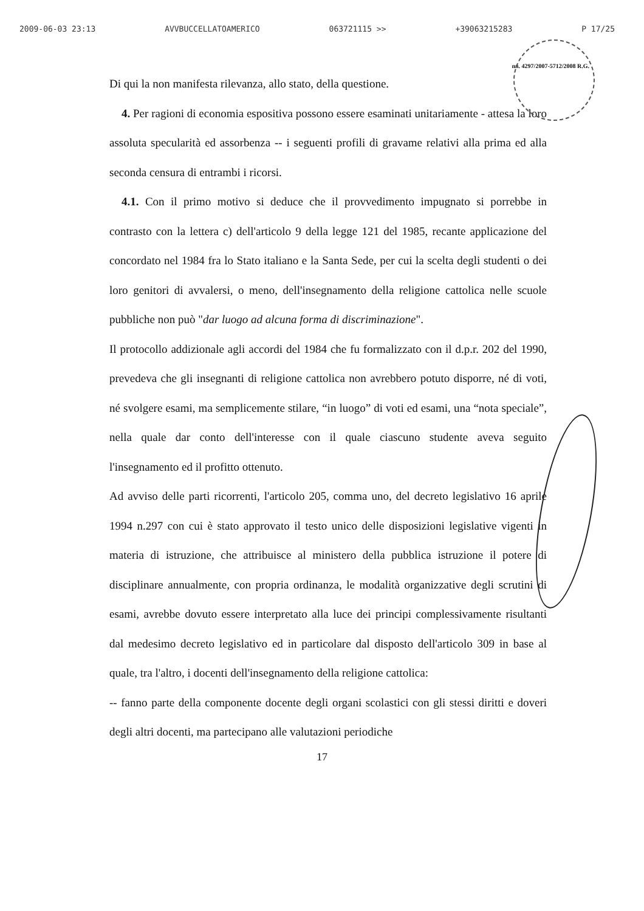2009-06-03 23:13 AVVBUCCELLATOAMERICO 063721115 >> +39063215283 P 17/25
nn. 4297/2007-5712/2008 R.G.
Di qui la non manifesta rilevanza, allo stato, della questione.
4. Per ragioni di economia espositiva possono essere esaminati unitariamente - attesa la loro assoluta specularità ed assorbenza -- i seguenti profili di gravame relativi alla prima ed alla seconda censura di entrambi i ricorsi.
4.1. Con il primo motivo si deduce che il provvedimento impugnato si porrebbe in contrasto con la lettera c) dell'articolo 9 della legge 121 del 1985, recante applicazione del concordato nel 1984 fra lo Stato italiano e la Santa Sede, per cui la scelta degli studenti o dei loro genitori di avvalersi, o meno, dell'insegnamento della religione cattolica nelle scuole pubbliche non può "dar luogo ad alcuna forma di discriminazione".
Il protocollo addizionale agli accordi del 1984 che fu formalizzato con il d.p.r. 202 del 1990, prevedeva che gli insegnanti di religione cattolica non avrebbero potuto disporre, né di voti, né svolgere esami, ma semplicemente stilare, “in luogo” di voti ed esami, una “nota speciale”, nella quale dar conto dell'interesse con il quale ciascuno studente aveva seguito l'insegnamento ed il profitto ottenuto.
Ad avviso delle parti ricorrenti, l'articolo 205, comma uno, del decreto legislativo 16 aprile 1994 n.297 con cui è stato approvato il testo unico delle disposizioni legislative vigenti in materia di istruzione, che attribuisce al ministero della pubblica istruzione il potere di disciplinare annualmente, con propria ordinanza, le modalità organizzative degli scrutini di esami, avrebbe dovuto essere interpretato alla luce dei principi complessivamente risultanti dal medesimo decreto legislativo ed in particolare dal disposto dell'articolo 309 in base al quale, tra l'altro, i docenti dell'insegnamento della religione cattolica:
-- fanno parte della componente docente degli organi scolastici con gli stessi diritti e doveri degli altri docenti, ma partecipano alle valutazioni periodiche
17